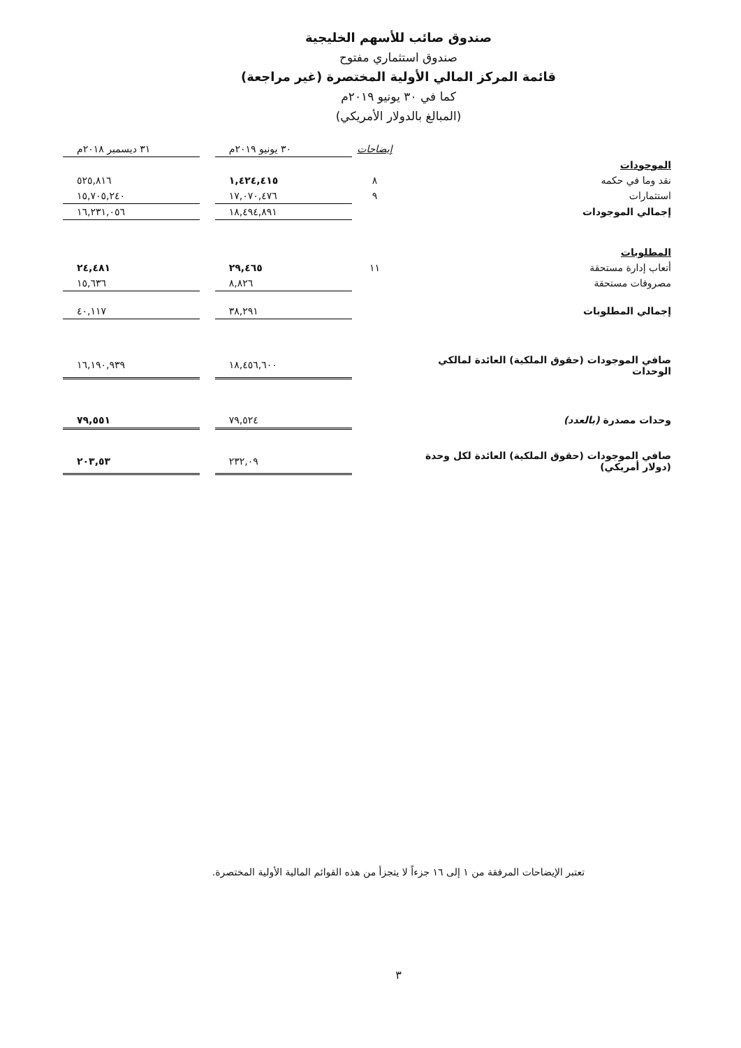صندوق صائب للأسهم الخليجية
صندوق استثماري مفتوح
قائمة المركز المالي الأولية المختصرة (غير مراجعة)
كما في ٣٠ يونيو ٢٠١٩م
(المبالغ بالدولار الأمريكي)
| | إيضاحات | ٣٠ يونيو ٢٠١٩م | | ٣١ ديسمبر ٢٠١٨م |
| --- | --- | --- | --- | --- |
| الموجودات | | | | |
| نقد وما في حكمه | ٨ | ١,٤٢٤,٤١٥ | | ٥٢٥,٨١٦ |
| استثمارات | ٩ | ١٧,٠٧٠,٤٧٦ | | ١٥,٧٠٥,٢٤٠ |
| إجمالي الموجودات | | ١٨,٤٩٤,٨٩١ | | ١٦,٢٣١,٠٥٦ |
| المطلوبات | | | | |
| أتعاب إدارة مستحقة | ١١ | ٢٩,٤٦٥ | | ٢٤,٤٨١ |
| مصروفات مستحقة | | ٨,٨٢٦ | | ١٥,٦٣٦ |
| إجمالي المطلوبات | | ٣٨,٢٩١ | | ٤٠,١١٧ |
| صافي الموجودات (حقوق الملكية) العائدة لمالكي الوحدات | | ١٨,٤٥٦,٦٠٠ | | ١٦,١٩٠,٩٣٩ |
| وحدات مصدرة (بالعدد) | | ٧٩,٥٢٤ | | ٧٩,٥٥١ |
| صافي الموجودات (حقوق الملكية) العائدة لكل وحدة (دولار أمريكي) | | ٢٣٢,٠٩ | | ٢٠٣,٥٣ |
تعتبر الإيضاحات المرفقة من ١ إلى ١٦ جزءاً لا يتجزأ من هذه القوائم المالية الأولية المختصرة.
٣